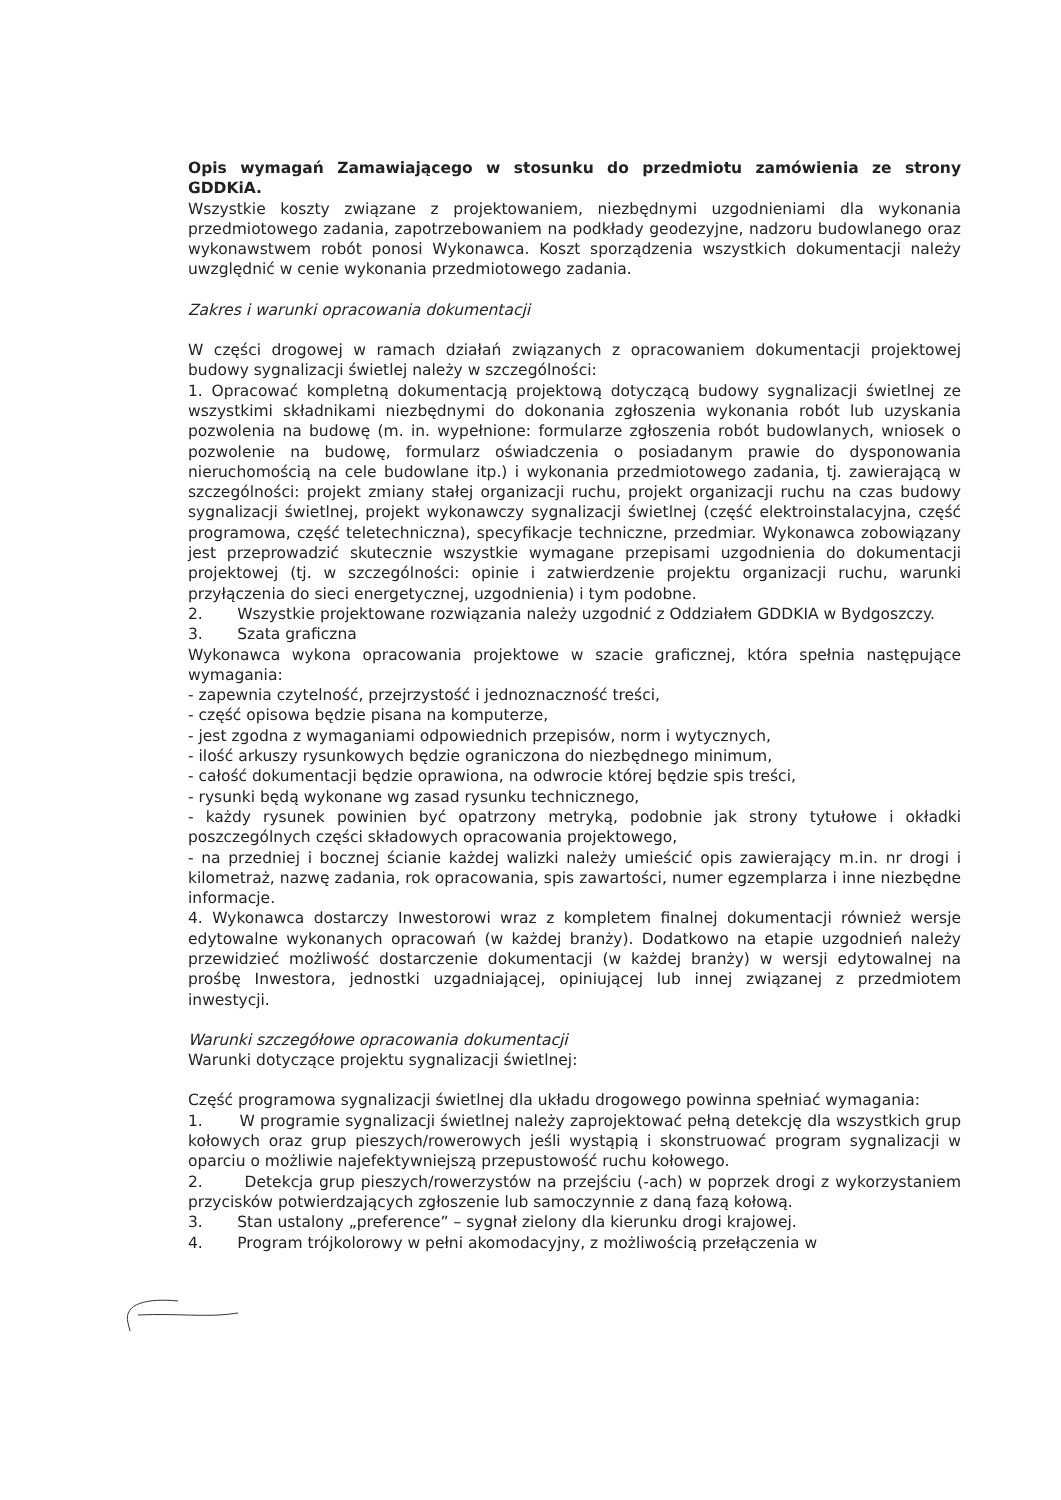Opis wymagań Zamawiającego w stosunku do przedmiotu zamówienia ze strony GDDKiA.
Wszystkie koszty związane z projektowaniem, niezbędnymi uzgodnieniami dla wykonania przedmiotowego zadania, zapotrzebowaniem na podkłady geodezyjne, nadzoru budowlanego oraz wykonawstwem robót ponosi Wykonawca. Koszt sporządzenia wszystkich dokumentacji należy uwzględnić w cenie wykonania przedmiotowego zadania.
Zakres i warunki opracowania dokumentacji
W części drogowej w ramach działań związanych z opracowaniem dokumentacji projektowej budowy sygnalizacji świetlej należy w szczególności:
1. Opracować kompletną dokumentacją projektową dotyczącą budowy sygnalizacji świetlnej ze wszystkimi składnikami niezbędnymi do dokonania zgłoszenia wykonania robót lub uzyskania pozwolenia na budowę (m. in. wypełnione: formularze zgłoszenia robót budowlanych, wniosek o pozwolenie na budowę, formularz oświadczenia o posiadanym prawie do dysponowania nieruchomością na cele budowlane itp.) i wykonania przedmiotowego zadania, tj. zawierającą w szczególności: projekt zmiany stałej organizacji ruchu, projekt organizacji ruchu na czas budowy sygnalizacji świetlnej, projekt wykonawczy sygnalizacji świetlnej (część elektroinstalacyjna, część programowa, część teletechniczna), specyfikacje techniczne, przedmiar. Wykonawca zobowiązany jest przeprowadzić skutecznie wszystkie wymagane przepisami uzgodnienia do dokumentacji projektowej (tj. w szczególności: opinie i zatwierdzenie projektu organizacji ruchu, warunki przyłączenia do sieci energetycznej, uzgodnienia) i tym podobne.
2. Wszystkie projektowane rozwiązania należy uzgodnić z Oddziałem GDDKIA w Bydgoszczy.
3. Szata graficzna
Wykonawca wykona opracowania projektowe w szacie graficznej, która spełnia następujące wymagania:
- zapewnia czytelność, przejrzystość i jednoznaczność treści,
- część opisowa będzie pisana na komputerze,
- jest zgodna z wymaganiami odpowiednich przepisów, norm i wytycznych,
- ilość arkuszy rysunkowych będzie ograniczona do niezbędnego minimum,
- całość dokumentacji będzie oprawiona, na odwrocie której będzie spis treści,
- rysunki będą wykonane wg zasad rysunku technicznego,
- każdy rysunek powinien być opatrzony metryką, podobnie jak strony tytułowe i okładki poszczególnych części składowych opracowania projektowego,
- na przedniej i bocznej ścianie każdej walizki należy umieścić opis zawierający m.in. nr drogi i kilometraż, nazwę zadania, rok opracowania, spis zawartości, numer egzemplarza i inne niezbędne informacje.
4. Wykonawca dostarczy Inwestorowi wraz z kompletem finalnej dokumentacji również wersje edytowalne wykonanych opracowań (w każdej branży). Dodatkowo na etapie uzgodnień należy przewidzieć możliwość dostarczenie dokumentacji (w każdej branży) w wersji edytowalnej na prośbę Inwestora, jednostki uzgadniającej, opiniującej lub innej związanej z przedmiotem inwestycji.
Warunki szczegółowe opracowania dokumentacji
Warunki dotyczące projektu sygnalizacji świetlnej:
Część programowa sygnalizacji świetlnej dla układu drogowego powinna spełniać wymagania:
1. W programie sygnalizacji świetlnej należy zaprojektować pełną detekcję dla wszystkich grup kołowych oraz grup pieszych/rowerowych jeśli wystąpią i skonstruować program sygnalizacji w oparciu o możliwie najefektywniejszą przepustowość ruchu kołowego.
2. Detekcja grup pieszych/rowerzystów na przejściu (-ach) w poprzek drogi z wykorzystaniem przycisków potwierdzających zgłoszenie lub samoczynnie z daną fazą kołową.
3. Stan ustalony „preference” – sygnał zielony dla kierunku drogi krajowej.
4. Program trójkolorowy w pełni akomodacyjny, z możliwością przełączenia w